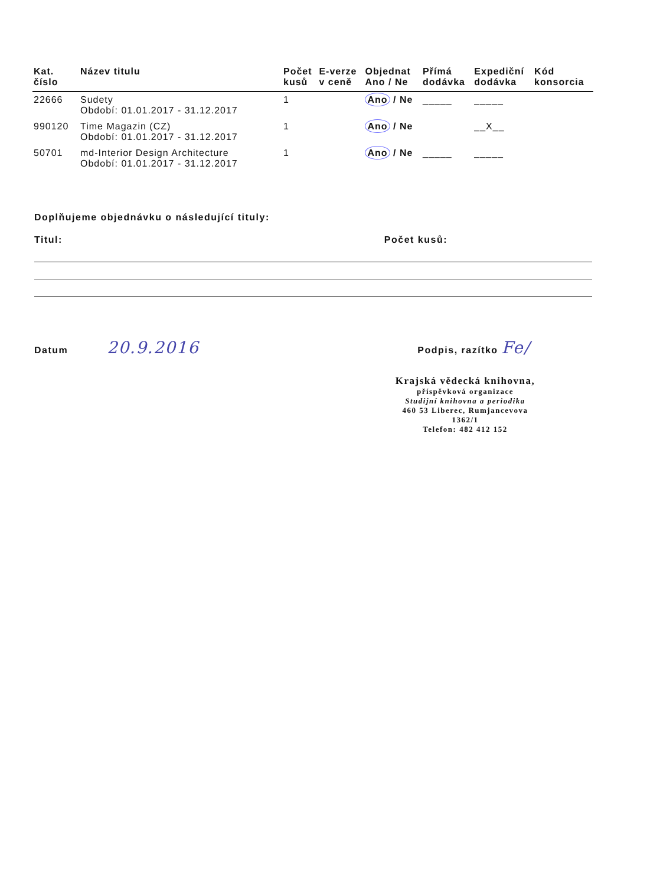| Kat. číslo | Název titulu | Počet kusů | E-verze v ceně | Objednat Ano / Ne | Přímá dodávka | Expediční dodávka | Kód konsorcia |
| --- | --- | --- | --- | --- | --- | --- | --- |
| 22666 | Sudety Období: 01.01.2017 - 31.12.2017 | 1 | | Ano / Ne | _____ | _____ | |
| 990120 | Time Magazin (CZ) Období: 01.01.2017 - 31.12.2017 | 1 | | Ano / Ne | | __X__ | |
| 50701 | md-Interior Design Architecture Období: 01.01.2017 - 31.12.2017 | 1 | | Ano / Ne | _____ | _____ | |
Doplňujeme objednávku o následující tituly:
Titul: Počet kusů:
Datum 20.9.2016 Podpis, razítko Fe/
Krajská vědecká knihovna,
příspěvková organizace
Studijní knihovna a periodika
460 53 Liberec, Rumjancevova 1362/1
Telefon: 482 412 152